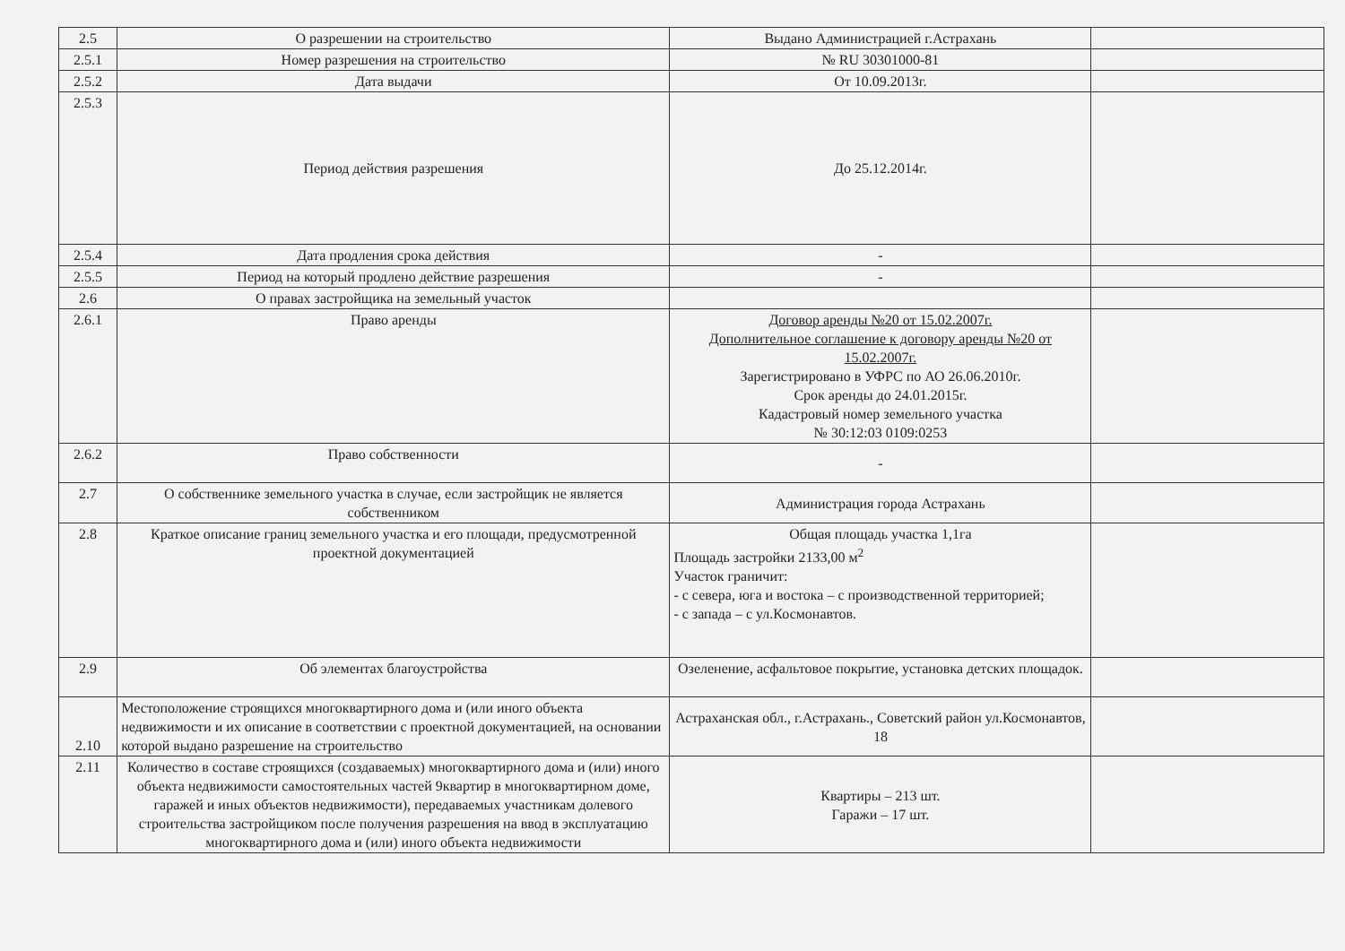| 2.5 | О разрешении на строительство | Выдано Администрацией г.Астрахань | |
| 2.5.1 | Номер разрешения на строительство | № RU 30301000-81 | |
| 2.5.2 | Дата выдачи | От 10.09.2013г. | |
| 2.5.3 | Период действия разрешения | До 25.12.2014г. | |
| 2.5.4 | Дата продления срока действия | - | |
| 2.5.5 | Период на который продлено действие разрешения | - | |
| 2.6 | О правах застройщика на земельный участок | | |
| 2.6.1 | Право аренды | Договор аренды №20 от 15.02.2007г. Дополнительное соглашение к договору аренды №20 от 15.02.2007г. Зарегистрировано в УФРС по АО 26.06.2010г. Срок аренды до 24.01.2015г. Кадастровый номер земельного участка № 30:12:03 0109:0253 | |
| 2.6.2 | Право собственности | - | |
| 2.7 | О собственнике земельного участка в случае, если застройщик не является собственником | Администрация города Астрахань | |
| 2.8 | Краткое описание границ земельного участка и его площади, предусмотренной проектной документацией | Общая площадь участка 1,1га Площадь застройки 2133,00 м<sup>2</sup> Участок граничит: - с севера, юга и востока – с производственной территорией; - с запада – с ул.Космонавтов. | |
| 2.9 | Об элементах благоустройства | Озеленение, асфальтовое покрытие, установка детских площадок. | |
| 2.10 | Местоположение строящихся многоквартирного дома и (или иного объекта недвижимости и их описание в соответствии с проектной документацией, на основании которой выдано разрешение на строительство | Астраханская обл., г.Астрахань., Советский район ул.Космонавтов, 18 | |
| 2.11 | Количество в составе строящихся (создаваемых) многоквартирного дома и (или) иного объекта недвижимости самостоятельных частей 9квартир в многоквартирном доме, гаражей и иных объектов недвижимости), передаваемых участникам долевого строительства застройщиком после получения разрешения на ввод в эксплуатацию многоквартирного дома и (или) иного объекта недвижимости | Квартиры – 213 шт. Гаражи – 17 шт. | |